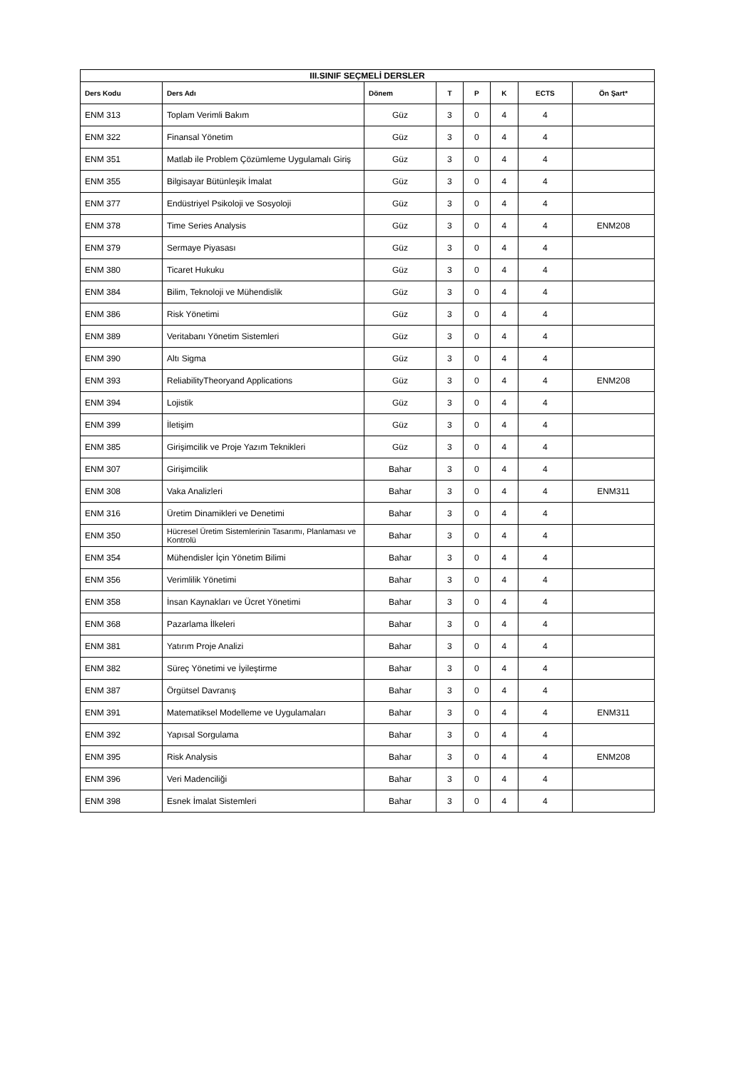| III.SINIF SEÇMELİ DERSLER | | | | | | | |
| --- | --- | --- | --- | --- | --- | --- | --- |
| Ders Kodu | Ders Adı | Dönem | T | P | K | ECTS | Ön Şart* |
| ENM 313 | Toplam Verimli Bakım | Güz | 3 | 0 | 4 | 4 | |
| ENM 322 | Finansal Yönetim | Güz | 3 | 0 | 4 | 4 | |
| ENM 351 | Matlab ile Problem Çözümleme Uygulamalı Giriş | Güz | 3 | 0 | 4 | 4 | |
| ENM 355 | Bilgisayar Bütünleşik İmalat | Güz | 3 | 0 | 4 | 4 | |
| ENM 377 | Endüstriyel Psikoloji ve Sosyoloji | Güz | 3 | 0 | 4 | 4 | |
| ENM 378 | Time Series Analysis | Güz | 3 | 0 | 4 | 4 | ENM208 |
| ENM 379 | Sermaye Piyasası | Güz | 3 | 0 | 4 | 4 | |
| ENM 380 | Ticaret Hukuku | Güz | 3 | 0 | 4 | 4 | |
| ENM 384 | Bilim, Teknoloji ve Mühendislik | Güz | 3 | 0 | 4 | 4 | |
| ENM 386 | Risk Yönetimi | Güz | 3 | 0 | 4 | 4 | |
| ENM 389 | Veritabanı Yönetim Sistemleri | Güz | 3 | 0 | 4 | 4 | |
| ENM 390 | Altı Sigma | Güz | 3 | 0 | 4 | 4 | |
| ENM 393 | ReliabilityTheoryand Applications | Güz | 3 | 0 | 4 | 4 | ENM208 |
| ENM 394 | Lojistik | Güz | 3 | 0 | 4 | 4 | |
| ENM 399 | İletişim | Güz | 3 | 0 | 4 | 4 | |
| ENM 385 | Girişimcilik ve Proje Yazım Teknikleri | Güz | 3 | 0 | 4 | 4 | |
| ENM 307 | Girişimcilik | Bahar | 3 | 0 | 4 | 4 | |
| ENM 308 | Vaka Analizleri | Bahar | 3 | 0 | 4 | 4 | ENM311 |
| ENM 316 | Üretim Dinamikleri ve Denetimi | Bahar | 3 | 0 | 4 | 4 | |
| ENM 350 | Hücresel Üretim Sistemlerinin Tasarımı, Planlaması ve Kontrolü | Bahar | 3 | 0 | 4 | 4 | |
| ENM 354 | Mühendisler İçin Yönetim Bilimi | Bahar | 3 | 0 | 4 | 4 | |
| ENM 356 | Verimlilik Yönetimi | Bahar | 3 | 0 | 4 | 4 | |
| ENM 358 | İnsan Kaynakları ve Ücret Yönetimi | Bahar | 3 | 0 | 4 | 4 | |
| ENM 368 | Pazarlama İlkeleri | Bahar | 3 | 0 | 4 | 4 | |
| ENM 381 | Yatırım Proje Analizi | Bahar | 3 | 0 | 4 | 4 | |
| ENM 382 | Süreç Yönetimi ve İyileştirme | Bahar | 3 | 0 | 4 | 4 | |
| ENM 387 | Örgütsel Davranış | Bahar | 3 | 0 | 4 | 4 | |
| ENM 391 | Matematiksel Modelleme ve Uygulamaları | Bahar | 3 | 0 | 4 | 4 | ENM311 |
| ENM 392 | Yapısal Sorgulama | Bahar | 3 | 0 | 4 | 4 | |
| ENM 395 | Risk Analysis | Bahar | 3 | 0 | 4 | 4 | ENM208 |
| ENM 396 | Veri Madenciliği | Bahar | 3 | 0 | 4 | 4 | |
| ENM 398 | Esnek İmalat Sistemleri | Bahar | 3 | 0 | 4 | 4 | |